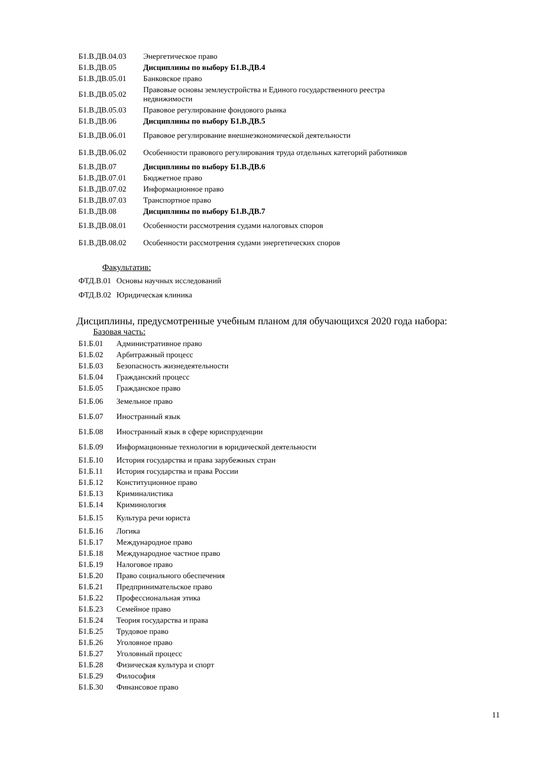| Б1.В.ДВ.04.03 | Энергетическое право |
| Б1.В.ДВ.05 | Дисциплины по выбору Б1.В.ДВ.4 |
| Б1.В.ДВ.05.01 | Банковское право |
| Б1.В.ДВ.05.02 | Правовые основы землеустройства и Единого государственного реестра недвижимости |
| Б1.В.ДВ.05.03 | Правовое регулирование фондового рынка |
| Б1.В.ДВ.06 | Дисциплины по выбору Б1.В.ДВ.5 |
| Б1.В.ДВ.06.01 | Правовое регулирование внешнеэкономической деятельности |
| Б1.В.ДВ.06.02 | Особенности правового регулирования труда отдельных категорий работников |
| Б1.В.ДВ.07 | Дисциплины по выбору Б1.В.ДВ.6 |
| Б1.В.ДВ.07.01 | Бюджетное право |
| Б1.В.ДВ.07.02 | Информационное право |
| Б1.В.ДВ.07.03 | Транспортное право |
| Б1.В.ДВ.08 | Дисциплины по выбору Б1.В.ДВ.7 |
| Б1.В.ДВ.08.01 | Особенности рассмотрения судами налоговых споров |
| Б1.В.ДВ.08.02 | Особенности рассмотрения судами энергетических споров |
Факультатив:
| ФТД.В.01 | Основы научных исследований |
| ФТД.В.02 | Юридическая клиника |
Дисциплины, предусмотренные учебным планом для обучающихся 2020 года набора:
Базовая часть:
| Б1.Б.01 | Административное право |
| Б1.Б.02 | Арбитражный процесс |
| Б1.Б.03 | Безопасность жизнедеятельности |
| Б1.Б.04 | Гражданский процесс |
| Б1.Б.05 | Гражданское право |
| Б1.Б.06 | Земельное право |
| Б1.Б.07 | Иностранный язык |
| Б1.Б.08 | Иностранный язык в сфере юриспруденции |
| Б1.Б.09 | Информационные технологии в юридической деятельности |
| Б1.Б.10 | История государства и права зарубежных стран |
| Б1.Б.11 | История государства и права России |
| Б1.Б.12 | Конституционное право |
| Б1.Б.13 | Криминалистика |
| Б1.Б.14 | Криминология |
| Б1.Б.15 | Культура речи юриста |
| Б1.Б.16 | Логика |
| Б1.Б.17 | Международное право |
| Б1.Б.18 | Международное частное право |
| Б1.Б.19 | Налоговое право |
| Б1.Б.20 | Право социального обеспечения |
| Б1.Б.21 | Предпринимательское право |
| Б1.Б.22 | Профессиональная этика |
| Б1.Б.23 | Семейное право |
| Б1.Б.24 | Теория государства и права |
| Б1.Б.25 | Трудовое право |
| Б1.Б.26 | Уголовное право |
| Б1.Б.27 | Уголовный процесс |
| Б1.Б.28 | Физическая культура и спорт |
| Б1.Б.29 | Философия |
| Б1.Б.30 | Финансовое право |
11